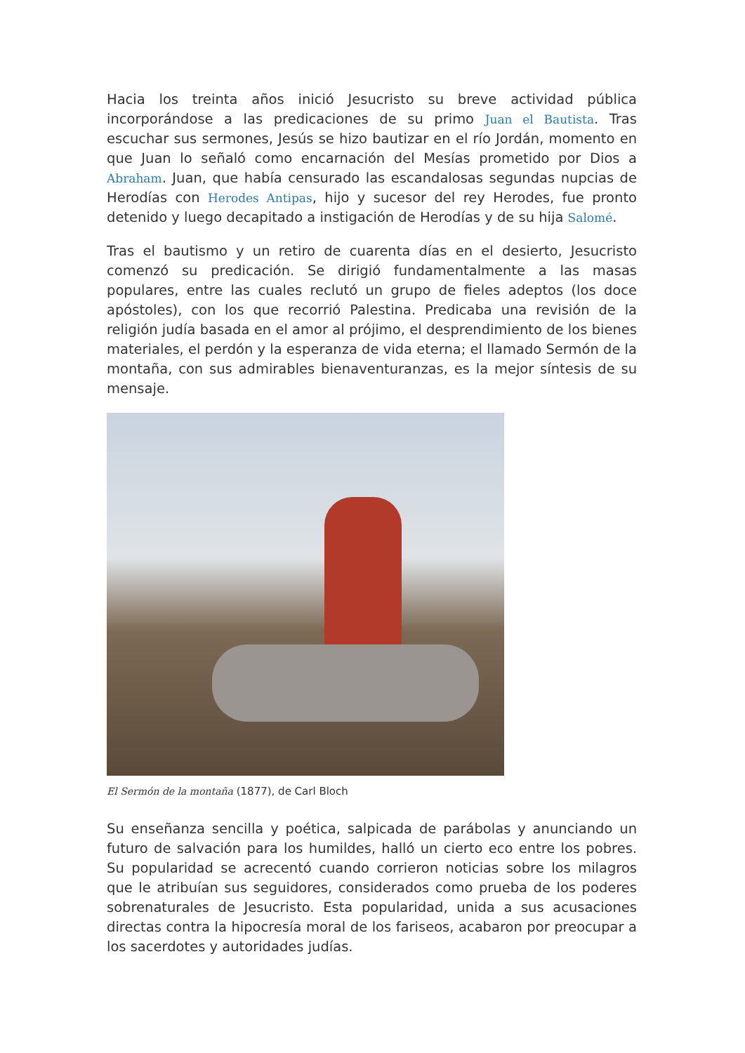Hacia los treinta años inició Jesucristo su breve actividad pública incorporándose a las predicaciones de su primo Juan el Bautista. Tras escuchar sus sermones, Jesús se hizo bautizar en el río Jordán, momento en que Juan lo señaló como encarnación del Mesías prometido por Dios a Abraham. Juan, que había censurado las escandalosas segundas nupcias de Herodías con Herodes Antipas, hijo y sucesor del rey Herodes, fue pronto detenido y luego decapitado a instigación de Herodías y de su hija Salomé.
Tras el bautismo y un retiro de cuarenta días en el desierto, Jesucristo comenzó su predicación. Se dirigió fundamentalmente a las masas populares, entre las cuales reclutó un grupo de fieles adeptos (los doce apóstoles), con los que recorrió Palestina. Predicaba una revisión de la religión judía basada en el amor al prójimo, el desprendimiento de los bienes materiales, el perdón y la esperanza de vida eterna; el llamado Sermón de la montaña, con sus admirables bienaventuranzas, es la mejor síntesis de su mensaje.
El Sermón de la montaña (1877), de Carl Bloch
Su enseñanza sencilla y poética, salpicada de parábolas y anunciando un futuro de salvación para los humildes, halló un cierto eco entre los pobres. Su popularidad se acrecentó cuando corrieron noticias sobre los milagros que le atribuían sus seguidores, considerados como prueba de los poderes sobrenaturales de Jesucristo. Esta popularidad, unida a sus acusaciones directas contra la hipocresía moral de los fariseos, acabaron por preocupar a los sacerdotes y autoridades judías.